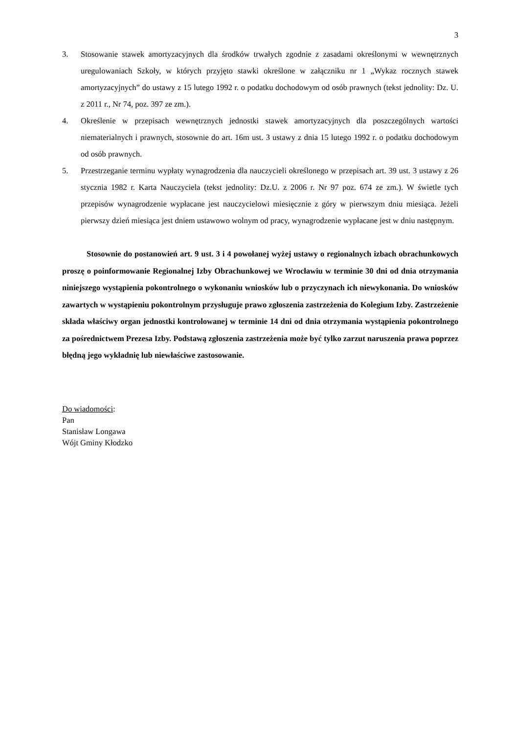3
3. Stosowanie stawek amortyzacyjnych dla środków trwałych zgodnie z zasadami określonymi w wewnętrznych uregulowaniach Szkoły, w których przyjęto stawki określone w załączniku nr 1 „Wykaz rocznych stawek amortyzacyjnych” do ustawy z 15 lutego 1992 r. o podatku dochodowym od osób prawnych (tekst jednolity: Dz. U. z 2011 r., Nr 74, poz. 397 ze zm.).
4. Określenie w przepisach wewnętrznych jednostki stawek amortyzacyjnych dla poszczególnych wartości niematerialnych i prawnych, stosownie do art. 16m ust. 3 ustawy z dnia 15 lutego 1992 r. o podatku dochodowym od osób prawnych.
5. Przestrzeganie terminu wypłaty wynagrodzenia dla nauczycieli określonego w przepisach art. 39 ust. 3 ustawy z 26 stycznia 1982 r. Karta Nauczyciela (tekst jednolity: Dz.U. z 2006 r. Nr 97 poz. 674 ze zm.). W świetle tych przepisów wynagrodzenie wypłacane jest nauczycielowi miesięcznie z góry w pierwszym dniu miesiąca. Jeżeli pierwszy dzień miesiąca jest dniem ustawowo wolnym od pracy, wynagrodzenie wypłacane jest w dniu następnym.
Stosownie do postanowień art. 9 ust. 3 i 4 powołanej wyżej ustawy o regionalnych izbach obrachunkowych proszę o poinformowanie Regionalnej Izby Obrachunkowej we Wrocławiu w terminie 30 dni od dnia otrzymania niniejszego wystąpienia pokontrolnego o wykonaniu wniosków lub o przyczynach ich niewykonania. Do wniosków zawartych w wystąpieniu pokontrolnym przysługuje prawo zgłoszenia zastrzeżenia do Kolegium Izby. Zastrzeżenie składa właściwy organ jednostki kontrolowanej w terminie 14 dni od dnia otrzymania wystąpienia pokontrolnego za pośrednictwem Prezesa Izby. Podstawą zgłoszenia zastrzeżenia może być tylko zarzut naruszenia prawa poprzez błędną jego wykładnię lub niewłaściwe zastosowanie.
Do wiadomości:
Pan
Stanisław Longawa
Wójt Gminy Kłodzko